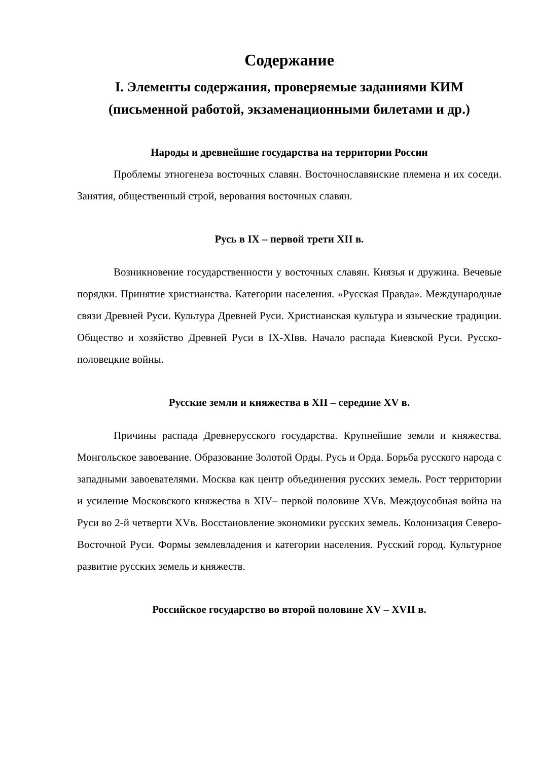Содержание
I. Элементы содержания, проверяемые заданиями КИМ (письменной работой, экзаменационными билетами и др.)
Народы и древнейшие государства на территории России
Проблемы этногенеза восточных славян. Восточнославянские племена и их соседи. Занятия, общественный строй, верования восточных славян.
Русь в IX – первой трети XII в.
Возникновение государственности у восточных славян. Князья и дружина. Вечевые порядки. Принятие христианства. Категории населения. «Русская Правда». Международные связи Древней Руси. Культура Древней Руси. Христианская культура и языческие традиции. Общество и хозяйство Древней Руси в IX-XIвв. Начало распада Киевской Руси. Русско-половецкие войны.
Русские земли и княжества в XII – середине XV в.
Причины распада Древнерусского государства. Крупнейшие земли и княжества. Монгольское завоевание. Образование Золотой Орды. Русь и Орда. Борьба русского народа с западными завоевателями. Москва как центр объединения русских земель. Рост территории и усиление Московского княжества в XIV– первой половине XVв. Междоусобная война на Руси во 2-й четверти XVв. Восстановление экономики русских земель. Колонизация Северо-Восточной Руси. Формы землевладения и категории населения. Русский город. Культурное развитие русских земель и княжеств.
Российское государство во второй половине XV – XVII в.